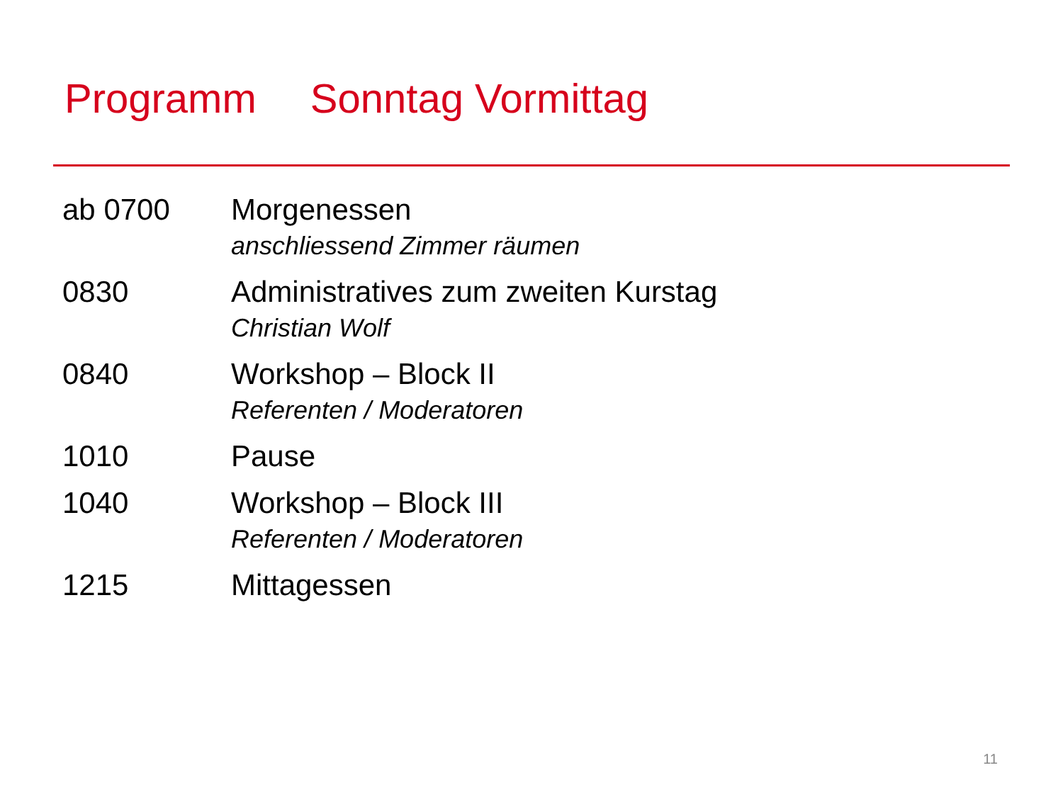Programm Sonntag Vormittag
| ab 0700 | Morgenessen anschliessend Zimmer räumen |
| 0830 | Administratives zum zweiten Kurstag Christian Wolf |
| 0840 | Workshop – Block II Referenten / Moderatoren |
| 1010 | Pause |
| 1040 | Workshop – Block III Referenten / Moderatoren |
| 1215 | Mittagessen |
11